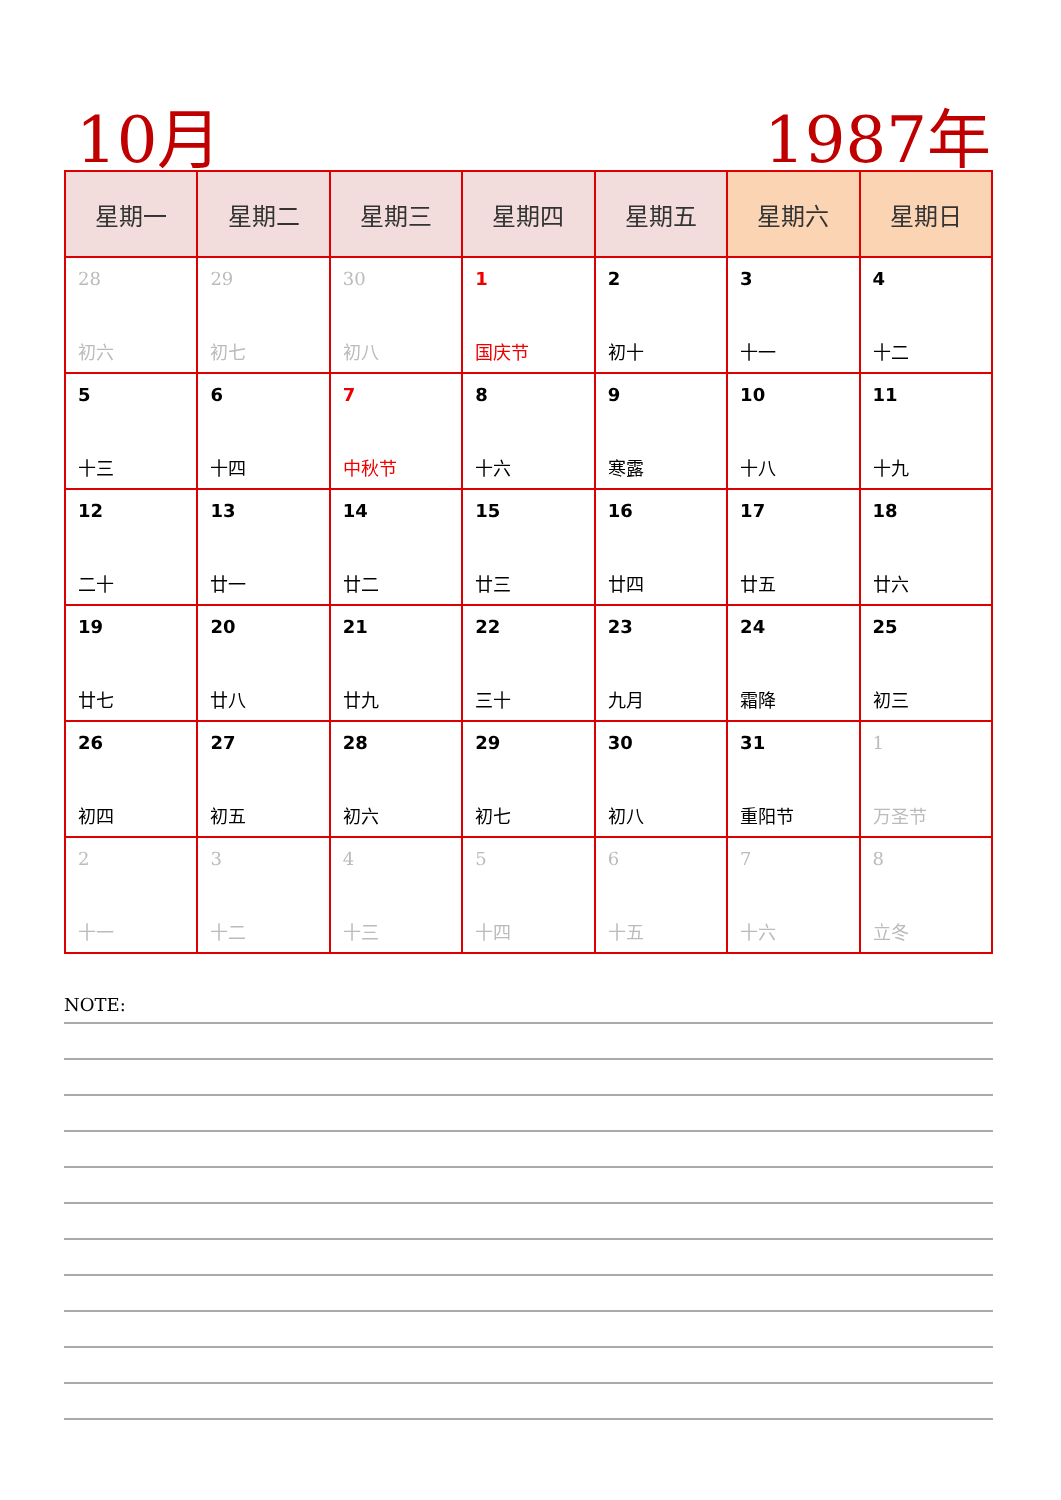10月 1987年
| 星期一 | 星期二 | 星期三 | 星期四 | 星期五 | 星期六 | 星期日 |
| --- | --- | --- | --- | --- | --- | --- |
| 28 初六 | 29 初七 | 30 初八 | 1 国庆节 | 2 初十 | 3 十一 | 4 十二 |
| 5 十三 | 6 十四 | 7 中秋节 | 8 十六 | 9 寒露 | 10 十八 | 11 十九 |
| 12 二十 | 13 廿一 | 14 廿二 | 15 廿三 | 16 廿四 | 17 廿五 | 18 廿六 |
| 19 廿七 | 20 廿八 | 21 廿九 | 22 三十 | 23 九月 | 24 霜降 | 25 初三 |
| 26 初四 | 27 初五 | 28 初六 | 29 初七 | 30 初八 | 31 重阳节 | 1 万圣节 |
| 2 十一 | 3 十二 | 4 十三 | 5 十四 | 6 十五 | 7 十六 | 8 立冬 |
NOTE: